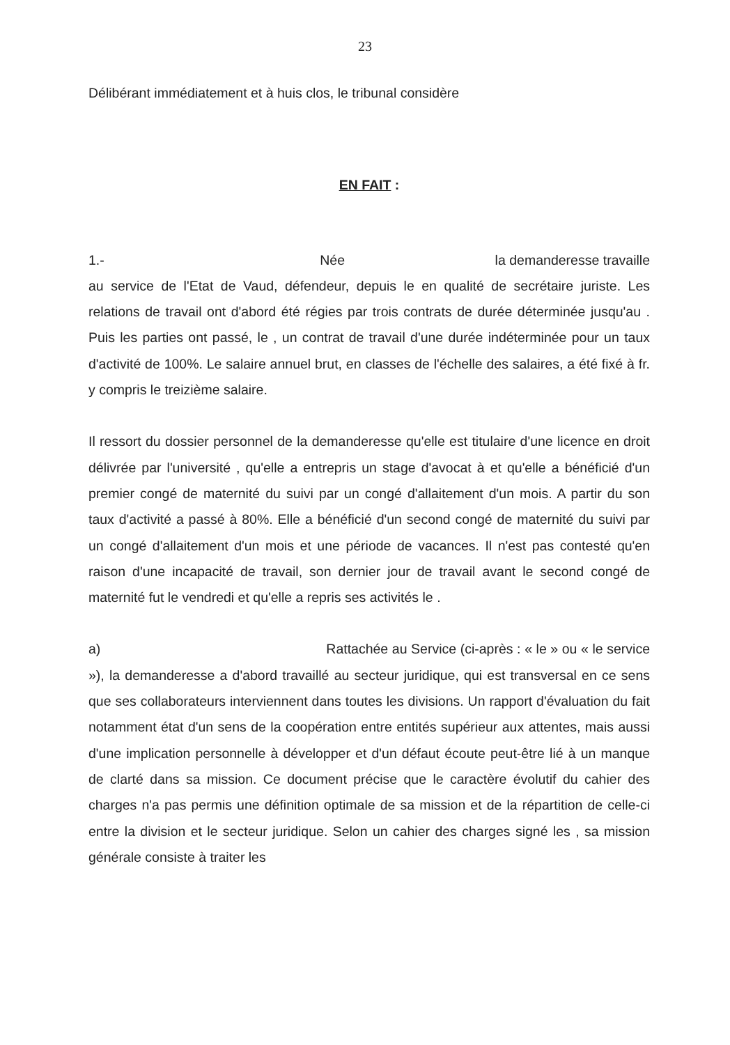23
Délibérant immédiatement et à huis clos, le tribunal considère
EN FAIT :
1.- Née la demanderesse travaille au service de l'Etat de Vaud, défendeur, depuis le en qualité de secrétaire juriste. Les relations de travail ont d'abord été régies par trois contrats de durée déterminée jusqu'au . Puis les parties ont passé, le , un contrat de travail d'une durée indéterminée pour un taux d'activité de 100%. Le salaire annuel brut, en classes de l'échelle des salaires, a été fixé à fr. y compris le treizième salaire.
Il ressort du dossier personnel de la demanderesse qu'elle est titulaire d'une licence en droit délivrée par l'université , qu'elle a entrepris un stage d'avocat à et qu'elle a bénéficié d'un premier congé de maternité du suivi par un congé d'allaitement d'un mois. A partir du son taux d'activité a passé à 80%. Elle a bénéficié d'un second congé de maternité du suivi par un congé d'allaitement d'un mois et une période de vacances. Il n'est pas contesté qu'en raison d'une incapacité de travail, son dernier jour de travail avant le second congé de maternité fut le vendredi et qu'elle a repris ses activités le .
a) Rattachée au Service (ci-après : « le » ou « le service »), la demanderesse a d'abord travaillé au secteur juridique, qui est transversal en ce sens que ses collaborateurs interviennent dans toutes les divisions. Un rapport d'évaluation du fait notamment état d'un sens de la coopération entre entités supérieur aux attentes, mais aussi d'une implication personnelle à développer et d'un défaut écoute peut-être lié à un manque de clarté dans sa mission. Ce document précise que le caractère évolutif du cahier des charges n'a pas permis une définition optimale de sa mission et de la répartition de celle-ci entre la division et le secteur juridique. Selon un cahier des charges signé les , sa mission générale consiste à traiter les